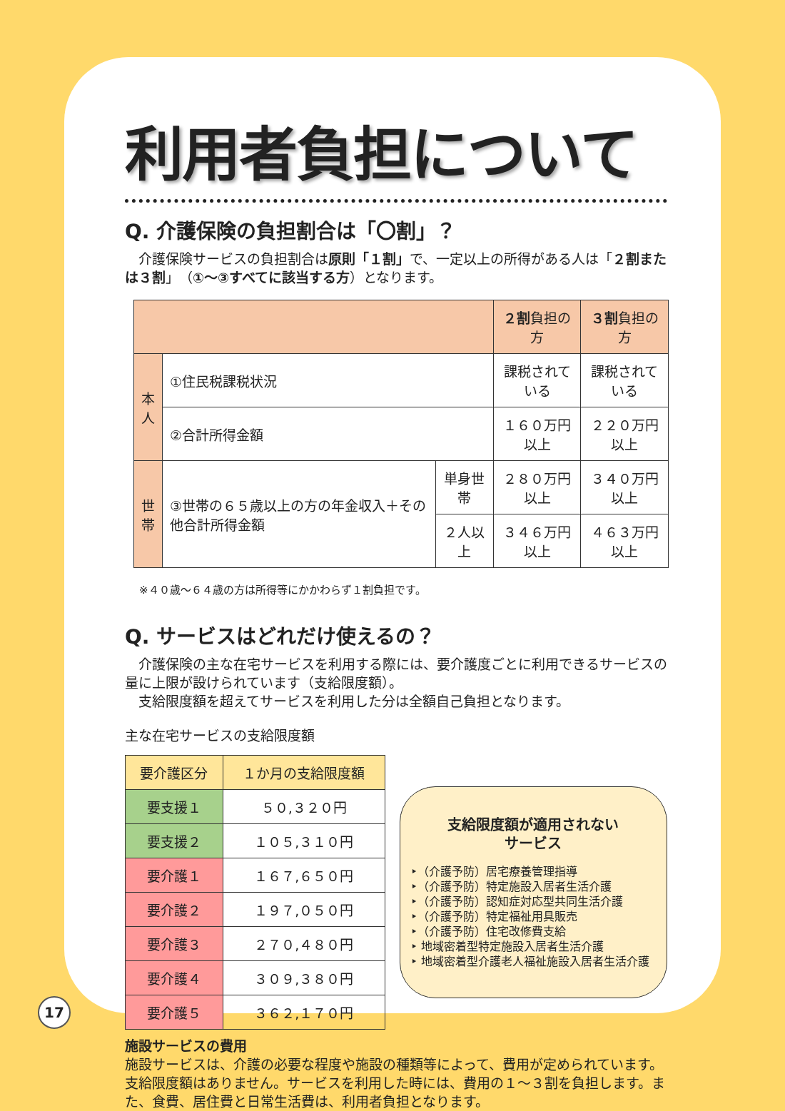利用者負担について
Q. 介護保険の負担割合は「〇割」？
　介護保険サービスの負担割合は原則「１割」で、一定以上の所得がある人は「２割または３割」（①～③すべてに該当する方）となります。
| | | | ２割 負担の方 | ３割 負担の方 |
| --- | --- | --- | --- | --- |
| 本人 | ①住民税課税状況 | | 課税されている | 課税されている |
| | ②合計所得金額 | | １６０万円以上 | ２２０万円以上 |
| 世帯 | ③世帯の６５歳以上の方の年金収入＋その他合計所得金額 | 単身世帯 | ２８０万円以上 | ３４０万円以上 |
| | | ２人以上 | ３４６万円以上 | ４６３万円以上 |
※４０歳～６４歳の方は所得等にかかわらず１割負担です。
Q. サービスはどれだけ使えるの？
　介護保険の主な在宅サービスを利用する際には、要介護度ごとに利用できるサービスの量に上限が設けられています（支給限度額）。
　支給限度額を超えてサービスを利用した分は全額自己負担となります。
主な在宅サービスの支給限度額
| 要介護区分 | １か月の支給限度額 |
| 要支援１ | ５０,３２０円 |
| 要支援２ | １０５,３１０円 |
| 要介護１ | １６７,６５０円 |
| 要介護２ | １９７,０５０円 |
| 要介護３ | ２７０,４８０円 |
| 要介護４ | ３０９,３８０円 |
| 要介護５ | ３６２,１７０円 |
支給限度額が適用されない
サービス
‣（介護予防）居宅療養管理指導
‣（介護予防）特定施設入居者生活介護
‣（介護予防）認知症対応型共同生活介護
‣（介護予防）特定福祉用具販売
‣（介護予防）住宅改修費支給
‣ 地域密着型特定施設入居者生活介護
‣ 地域密着型介護老人福祉施設入居者生活介護
施設サービスの費用
施設サービスは、介護の必要な程度や施設の種類等によって、費用が定められています。支給限度額はありません。サービスを利用した時には、費用の１～３割を負担します。また、食費、居住費と日常生活費は、利用者負担となります。
17